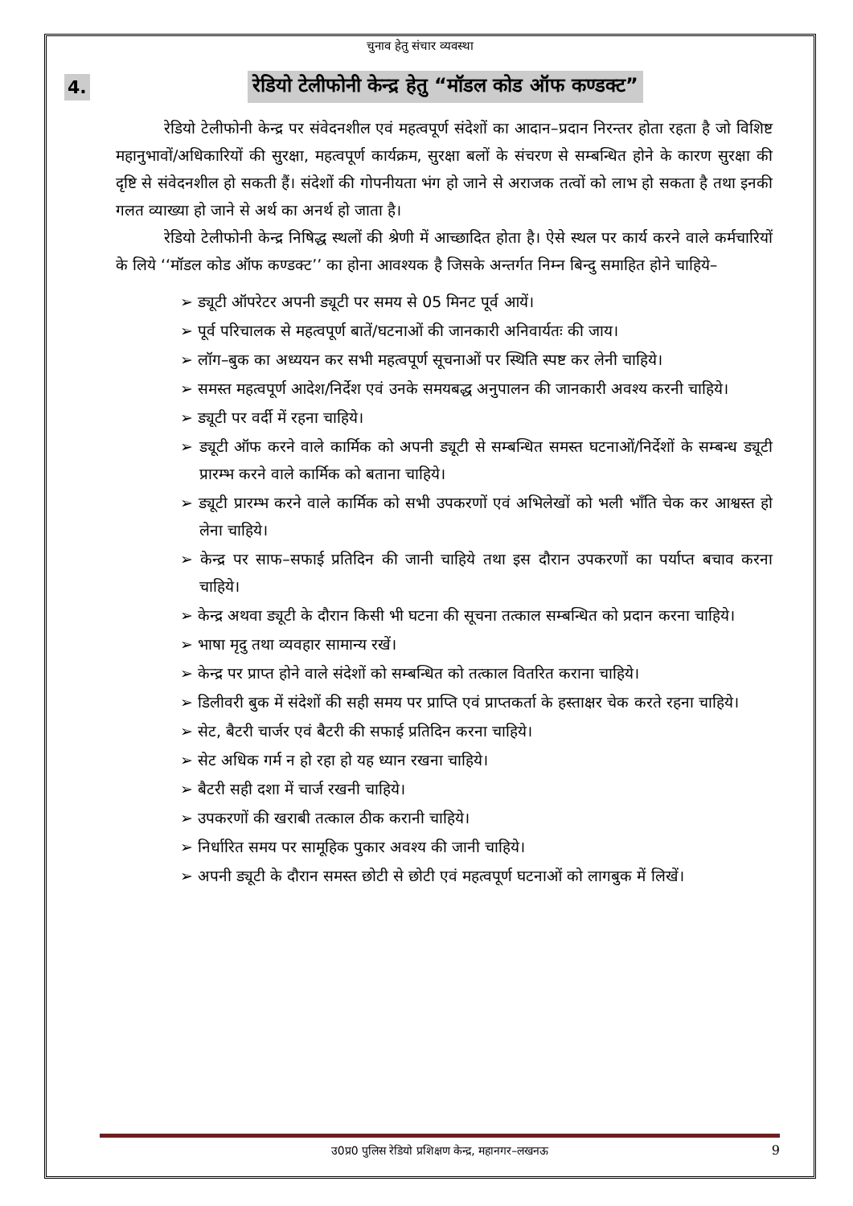चुनाव हेतु संचार व्यवस्था
4. रेडियो टेलीफोनी केन्द्र हेतु “मॉडल कोड ऑफ कण्डक्ट”
रेडियो टेलीफोनी केन्द्र पर संवेदनशील एवं महत्वपूर्ण संदेशों का आदान–प्रदान निरन्तर होता रहता है जो विशिष्ट महानुभावों/अधिकारियों की सुरक्षा, महत्वपूर्ण कार्यक्रम, सुरक्षा बलों के संचरण से सम्बन्धित होने के कारण सुरक्षा की दृष्टि से संवेदनशील हो सकती हैं। संदेशों की गोपनीयता भंग हो जाने से अराजक तत्वों को लाभ हो सकता है तथा इनकी गलत व्याख्या हो जाने से अर्थ का अनर्थ हो जाता है।
रेडियो टेलीफोनी केन्द्र निषिद्ध स्थलों की श्रेणी में आच्छादित होता है। ऐसे स्थल पर कार्य करने वाले कर्मचारियों के लिये ‘‘मॉडल कोड ऑफ कण्डक्ट’’ का होना आवश्यक है जिसके अन्तर्गत निम्न बिन्दु समाहित होने चाहिये–
➢ ड्यूटी ऑपरेटर अपनी ड्यूटी पर समय से 05 मिनट पूर्व आयें।
➢ पूर्व परिचालक से महत्वपूर्ण बातें/घटनाओं की जानकारी अनिवार्यतः की जाय।
➢ लॉग–बुक का अध्ययन कर सभी महत्वपूर्ण सूचनाओं पर स्थिति स्पष्ट कर लेनी चाहिये।
➢ समस्त महत्वपूर्ण आदेश/निर्देश एवं उनके समयबद्ध अनुपालन की जानकारी अवश्य करनी चाहिये।
➢ ड्यूटी पर वर्दी में रहना चाहिये।
➢ ड्यूटी ऑफ करने वाले कार्मिक को अपनी ड्यूटी से सम्बन्धित समस्त घटनाओं/निर्देशों के सम्बन्ध ड्यूटी प्रारम्भ करने वाले कार्मिक को बताना चाहिये।
➢ ड्यूटी प्रारम्भ करने वाले कार्मिक को सभी उपकरणों एवं अभिलेखों को भली भाँति चेक कर आश्वस्त हो लेना चाहिये।
➢ केन्द्र पर साफ–सफाई प्रतिदिन की जानी चाहिये तथा इस दौरान उपकरणों का पर्याप्त बचाव करना चाहिये।
➢ केन्द्र अथवा ड्यूटी के दौरान किसी भी घटना की सूचना तत्काल सम्बन्धित को प्रदान करना चाहिये।
➢ भाषा मृदु तथा व्यवहार सामान्य रखें।
➢ केन्द्र पर प्राप्त होने वाले संदेशों को सम्बन्धित को तत्काल वितरित कराना चाहिये।
➢ डिलीवरी बुक में संदेशों की सही समय पर प्राप्ति एवं प्राप्तकर्ता के हस्ताक्षर चेक करते रहना चाहिये।
➢ सेट, बैटरी चार्जर एवं बैटरी की सफाई प्रतिदिन करना चाहिये।
➢ सेट अधिक गर्म न हो रहा हो यह ध्यान रखना चाहिये।
➢ बैटरी सही दशा में चार्ज रखनी चाहिये।
➢ उपकरणों की खराबी तत्काल ठीक करानी चाहिये।
➢ निर्धारित समय पर सामूहिक पुकार अवश्य की जानी चाहिये।
➢ अपनी ड्यूटी के दौरान समस्त छोटी से छोटी एवं महत्वपूर्ण घटनाओं को लागबुक में लिखें।
उ0प्र0 पुलिस रेडियो प्रशिक्षण केन्द्र, महानगर–लखनऊ 9